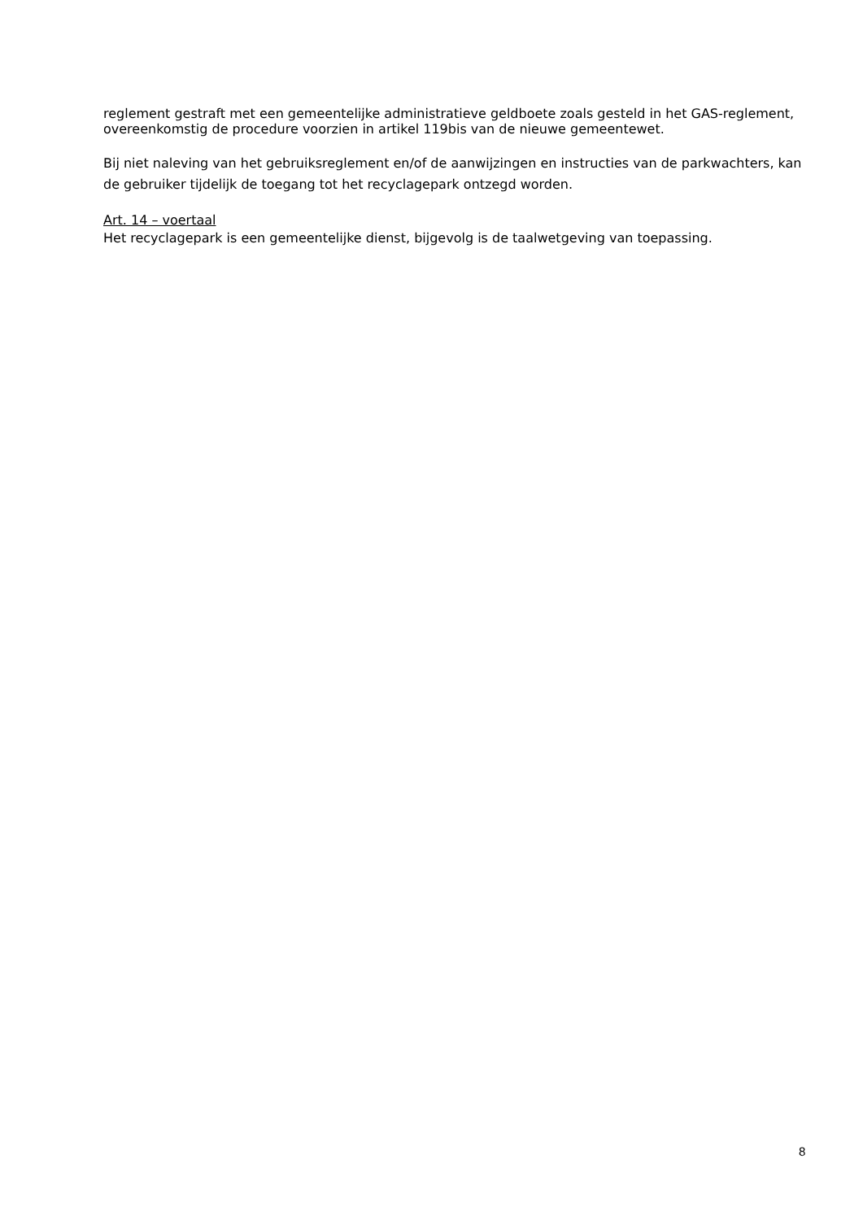reglement gestraft met een gemeentelijke administratieve geldboete zoals gesteld in het GAS-reglement, overeenkomstig de procedure voorzien in artikel 119bis van de nieuwe gemeentewet.
Bij niet naleving van het gebruiksreglement en/of de aanwijzingen en instructies van de parkwachters, kan de gebruiker tijdelijk de toegang tot het recyclagepark ontzegd worden.
Art. 14 – voertaal
Het recyclagepark is een gemeentelijke dienst, bijgevolg is de taalwetgeving van toepassing.
8